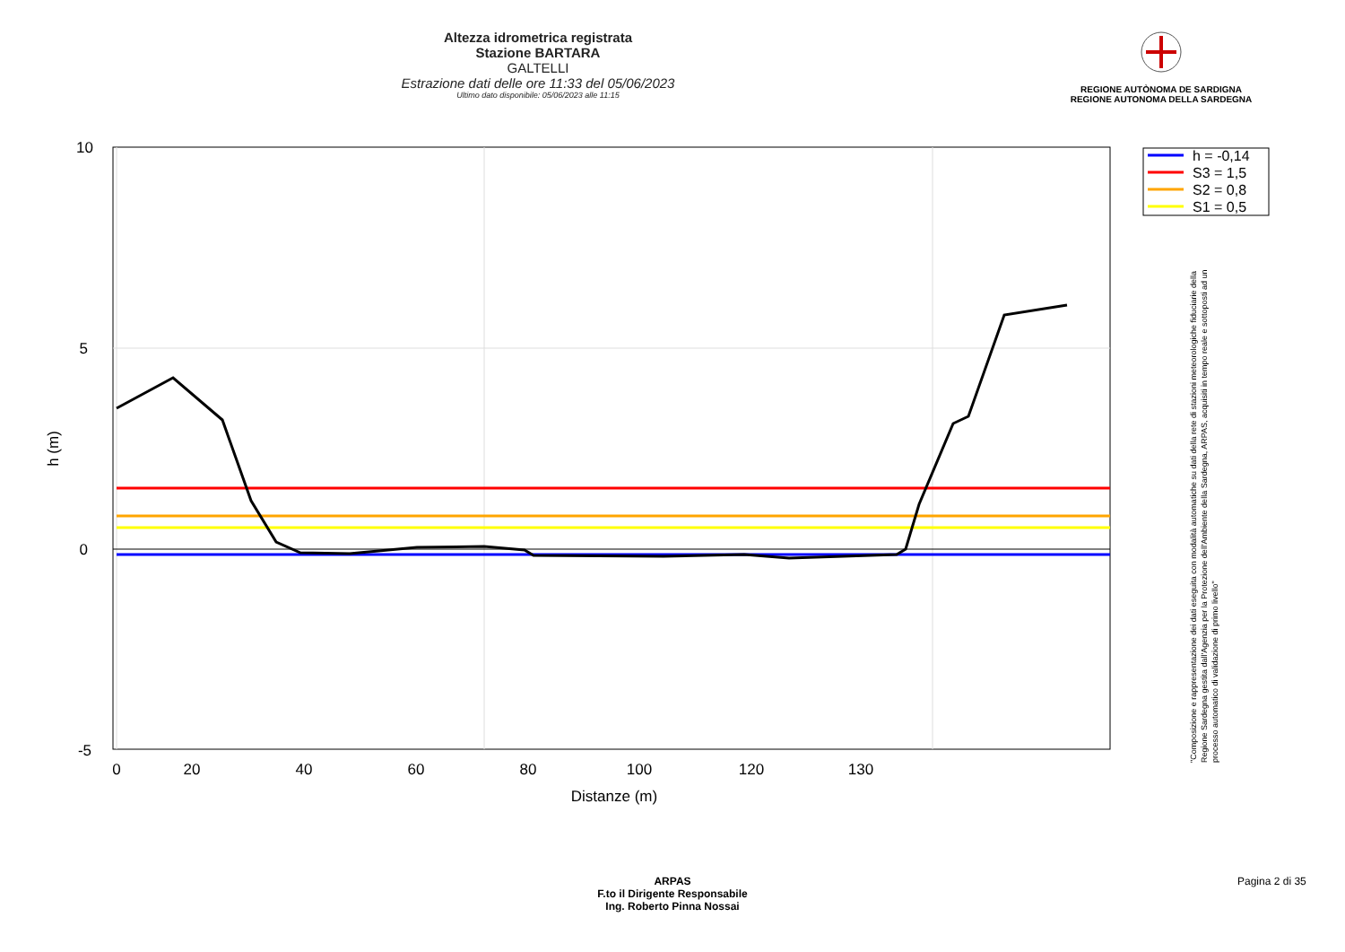Altezza idrometrica registrata
Stazione BARTARA
GALTELLI
Estrazione dati delle ore 11:33 del 05/06/2023
Ultimo dato disponibile: 05/06/2023 alle 11:15
REGIONE AUTÒNOMA DE SARDIGNA
REGIONE AUTONOMA DELLA SARDEGNA
10
5
0
-5
0
20
40
60
80
100
120
130
Distanze (m)
h (m)
h = -0,14
S3 = 1,5
S2 = 0,8
S1 = 0,5
"Composizione e rappresentazione dei dati eseguita con modalità automatiche su dati della rete di stazioni meteorologiche fiduciarie della Regione Sardegna gestita dall'Agenzia per la Protezione dell'Ambiente della Sardegna, ARPAS, acquisiti in tempo reale e sottoposti ad un processo automatico di validazione di primo livello"
ARPAS
F.to il Dirigente Responsabile
Ing. Roberto Pinna Nossai
Pagina 2 di 35